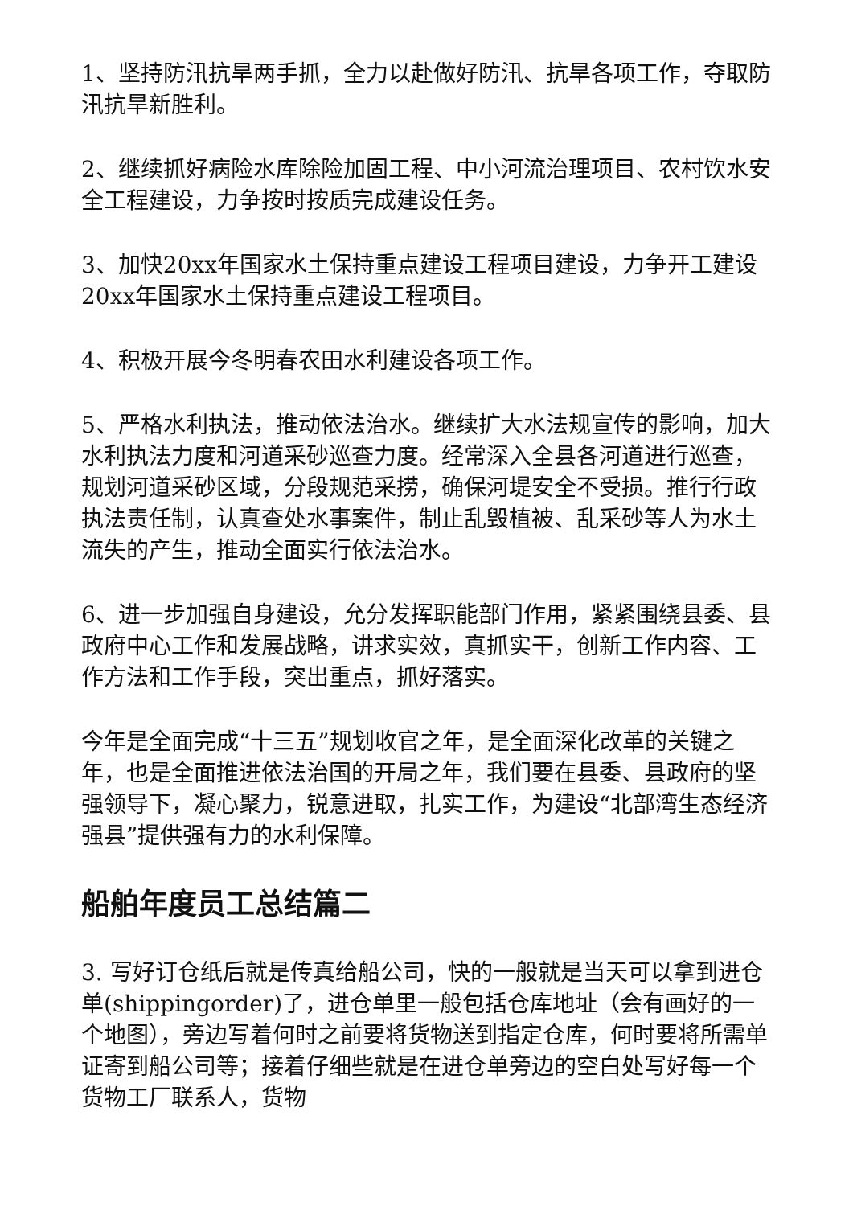1、坚持防汛抗旱两手抓，全力以赴做好防汛、抗旱各项工作，夺取防汛抗旱新胜利。
2、继续抓好病险水库除险加固工程、中小河流治理项目、农村饮水安全工程建设，力争按时按质完成建设任务。
3、加快20xx年国家水土保持重点建设工程项目建设，力争开工建设20xx年国家水土保持重点建设工程项目。
4、积极开展今冬明春农田水利建设各项工作。
5、严格水利执法，推动依法治水。继续扩大水法规宣传的影响，加大水利执法力度和河道采砂巡查力度。经常深入全县各河道进行巡查，规划河道采砂区域，分段规范采捞，确保河堤安全不受损。推行行政执法责任制，认真查处水事案件，制止乱毁植被、乱采砂等人为水土流失的产生，推动全面实行依法治水。
6、进一步加强自身建设，允分发挥职能部门作用，紧紧围绕县委、县政府中心工作和发展战略，讲求实效，真抓实干，创新工作内容、工作方法和工作手段，突出重点，抓好落实。
今年是全面完成“十三五”规划收官之年，是全面深化改革的关键之年，也是全面推进依法治国的开局之年，我们要在县委、县政府的坚强领导下，凝心聚力，锐意进取，扎实工作，为建设“北部湾生态经济强县”提供强有力的水利保障。
船舶年度员工总结篇二
3. 写好订仓纸后就是传真给船公司，快的一般就是当天可以拿到进仓单(shippingorder)了，进仓单里一般包括仓库地址（会有画好的一个地图），旁边写着何时之前要将货物送到指定仓库，何时要将所需单证寄到船公司等；接着仔细些就是在进仓单旁边的空白处写好每一个货物工厂联系人，货物